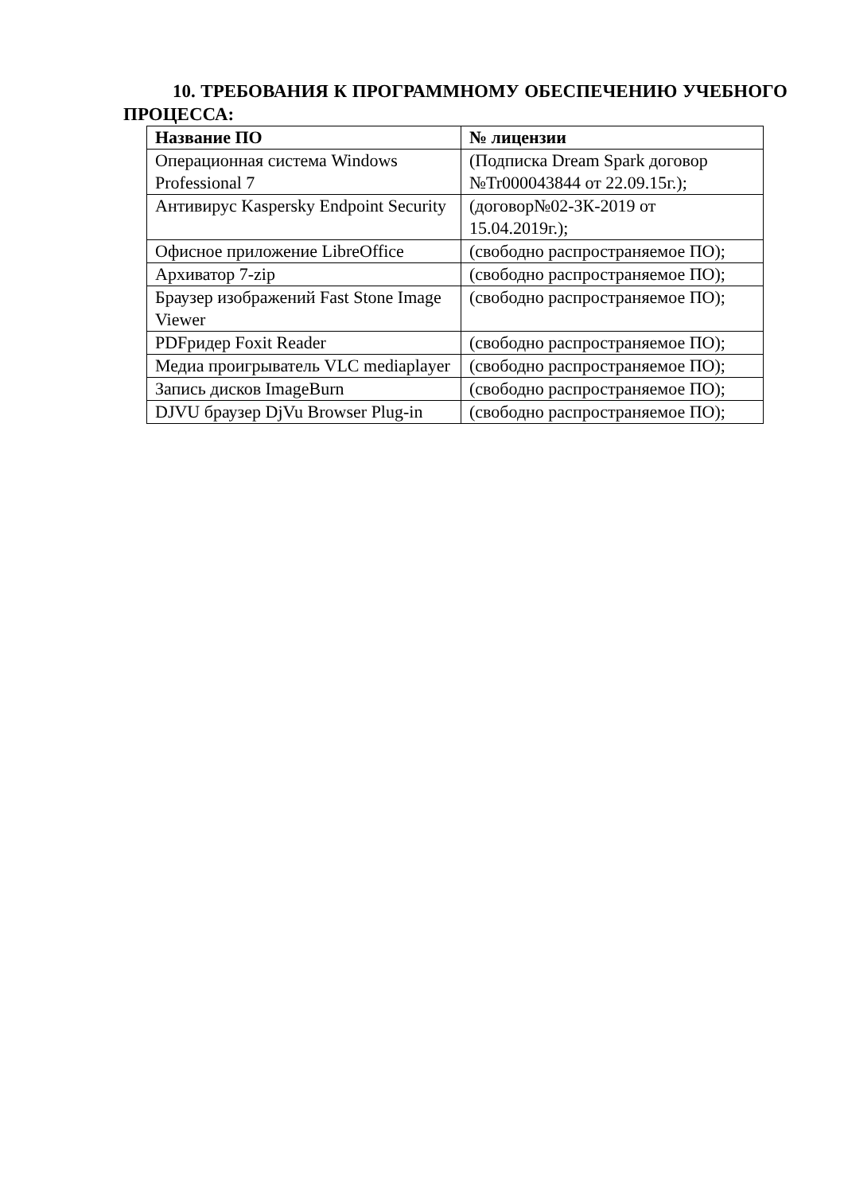10. ТРЕБОВАНИЯ К ПРОГРАММНОМУ ОБЕСПЕЧЕНИЮ УЧЕБНОГО ПРОЦЕССА:
| Название ПО | № лицензии |
| --- | --- |
| Операционная система Windows Professional 7 | (Подписка Dream Spark договор №Tr000043844 от 22.09.15г.); |
| Антивирус Kaspersky Endpoint Security | (договор№02-ЗК-2019 от 15.04.2019г.); |
| Офисное приложение LibreOffice | (свободно распространяемое ПО); |
| Архиватор 7-zip | (свободно распространяемое ПО); |
| Браузер изображений Fast Stone Image Viewer | (свободно распространяемое ПО); |
| PDFридер Foxit Reader | (свободно распространяемое ПО); |
| Медиа проигрыватель VLC mediaplayer | (свободно распространяемое ПО); |
| Запись дисков ImageBurn | (свободно распространяемое ПО); |
| DJVU браузер DjVu Browser Plug-in | (свободно распространяемое ПО); |